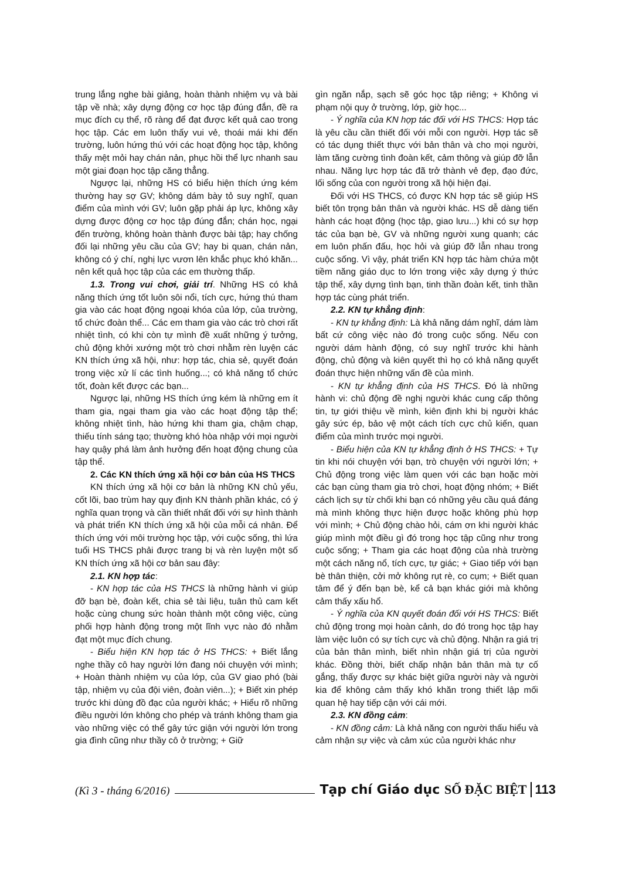trung lắng nghe bài giảng, hoàn thành nhiệm vụ và bài tập về nhà; xây dựng động cơ học tập đúng đắn, đề ra mục đích cụ thể, rõ ràng để đạt được kết quả cao trong học tập. Các em luôn thấy vui vẻ, thoái mái khi đến trường, luôn hứng thú với các hoạt động học tập, không thấy mệt mỏi hay chán nản, phục hồi thể lực nhanh sau một giai đoạn học tập căng thẳng.
Ngược lại, những HS có biểu hiện thích ứng kém thường hay sợ GV; không dám bày tỏ suy nghĩ, quan điểm của mình với GV; luôn gặp phải áp lực, không xây dựng được động cơ học tập đúng đắn; chán học, ngại đến trường, không hoàn thành được bài tập; hay chống đối lại những yêu cầu của GV; hay bi quan, chán nản, không có ý chí, nghị lực vươn lên khắc phục khó khăn... nên kết quả học tập của các em thường thấp.
1.3. Trong vui chơi, giải trí. Những HS có khả năng thích ứng tốt luôn sôi nổi, tích cực, hứng thú tham gia vào các hoạt động ngoại khóa của lớp, của trường, tổ chức đoàn thể... Các em tham gia vào các trò chơi rất nhiệt tình, có khi còn tự mình đề xuất những ý tưởng, chủ động khởi xướng một trò chơi nhằm rèn luyện các KN thích ứng xã hội, như: hợp tác, chia sẻ, quyết đoán trong việc xử lí các tình huống...; có khả năng tổ chức tốt, đoàn kết được các bạn...
Ngược lại, những HS thích ứng kém là những em ít tham gia, ngại tham gia vào các hoạt động tập thể; không nhiệt tình, hào hứng khi tham gia, chậm chạp, thiếu tính sáng tạo; thường khó hòa nhập với mọi người hay quậy phá làm ảnh hưởng đến hoạt động chung của tập thể.
2. Các KN thích ứng xã hội cơ bản của HS THCS
KN thích ứng xã hội cơ bản là những KN chủ yếu, cốt lõi, bao trùm hay quy định KN thành phần khác, có ý nghĩa quan trọng và cần thiết nhất đối với sự hình thành và phát triển KN thích ứng xã hội của mỗi cá nhân. Để thích ứng với môi trường học tập, với cuộc sống, thì lứa tuổi HS THCS phải được trang bị và rèn luyện một số KN thích ứng xã hội cơ bản sau đây:
2.1. KN hợp tác:
- KN hợp tác của HS THCS là những hành vi giúp đỡ bạn bè, đoàn kết, chia sẻ tài liệu, tuân thủ cam kết hoặc cùng chung sức hoàn thành một công việc, cùng phối hợp hành động trong một lĩnh vực nào đó nhằm đạt một mục đích chung.
- Biểu hiện KN hợp tác ở HS THCS: + Biết lắng nghe thầy cô hay người lớn đang nói chuyện với mình; + Hoàn thành nhiệm vụ của lớp, của GV giao phó (bài tập, nhiệm vụ của đội viên, đoàn viên...); + Biết xin phép trước khi dùng đồ đạc của người khác; + Hiểu rõ những điều người lớn không cho phép và tránh không tham gia vào những việc có thể gây tức giận với người lớn trong gia đình cũng như thầy cô ở trường; + Giữ
gìn ngăn nắp, sạch sẽ góc học tập riêng; + Không vi phạm nội quy ở trường, lớp, giờ học...
- Ý nghĩa của KN hợp tác đối với HS THCS: Hợp tác là yêu cầu cần thiết đối với mỗi con người. Hợp tác sẽ có tác dụng thiết thực với bản thân và cho mọi người, làm tăng cường tình đoàn kết, cảm thông và giúp đỡ lẫn nhau. Năng lực hợp tác đã trở thành vẻ đẹp, đạo đức, lối sống của con người trong xã hội hiện đại.
Đối với HS THCS, có được KN hợp tác sẽ giúp HS biết tôn trọng bản thân và người khác. HS dễ dàng tiến hành các hoạt động (học tập, giao lưu...) khi có sự hợp tác của bạn bè, GV và những người xung quanh; các em luôn phấn đấu, học hỏi và giúp đỡ lẫn nhau trong cuộc sống. Vì vậy, phát triển KN hợp tác hàm chứa một tiềm năng giáo dục to lớn trong việc xây dựng ý thức tập thể, xây dựng tình bạn, tinh thần đoàn kết, tinh thần hợp tác cùng phát triển.
2.2. KN tự khẳng định:
- KN tự khẳng định: Là khả năng dám nghĩ, dám làm bất cứ công việc nào đó trong cuộc sống. Nếu con người dám hành động, có suy nghĩ trước khi hành động, chủ động và kiên quyết thì họ có khả năng quyết đoán thực hiện những vấn đề của mình.
- KN tự khẳng định của HS THCS. Đó là những hành vi: chủ động đề nghị người khác cung cấp thông tin, tự giới thiệu về mình, kiên định khi bị người khác gây sức ép, bảo vệ một cách tích cực chủ kiến, quan điểm của mình trước mọi người.
- Biểu hiện của KN tự khẳng định ở HS THCS: + Tự tin khi nói chuyện với bạn, trò chuyện với người lớn; + Chủ động trong việc làm quen với các bạn hoặc mời các bạn cùng tham gia trò chơi, hoạt động nhóm; + Biết cách lịch sự từ chối khi bạn có những yêu cầu quá đáng mà mình không thực hiện được hoặc không phù hợp với mình; + Chủ động chào hỏi, cám ơn khi người khác giúp mình một điều gì đó trong học tập cũng như trong cuộc sống; + Tham gia các hoạt động của nhà trường một cách năng nổ, tích cực, tự giác; + Giao tiếp với bạn bè thân thiện, cởi mở không rụt rè, co cụm; + Biết quan tâm để ý đến bạn bè, kể cả bạn khác giới mà không cảm thấy xấu hổ.
- Ý nghĩa của KN quyết đoán đối với HS THCS: Biết chủ động trong mọi hoàn cảnh, do đó trong học tập hay làm việc luôn có sự tích cực và chủ động. Nhận ra giá trị của bản thân mình, biết nhìn nhận giá trị của người khác. Đồng thời, biết chấp nhận bản thân mà tự cố gắng, thấy được sự khác biệt giữa người này và người kia để không cảm thấy khó khăn trong thiết lập mối quan hệ hay tiếp cận với cái mới.
2.3. KN đồng cảm:
- KN đồng cảm: Là khả năng con người thấu hiểu và cảm nhận sự việc và cảm xúc của người khác như
(Kì 3 - tháng 6/2016) Tạp chí Giáo dục SỐ ĐẶC BIỆT 113